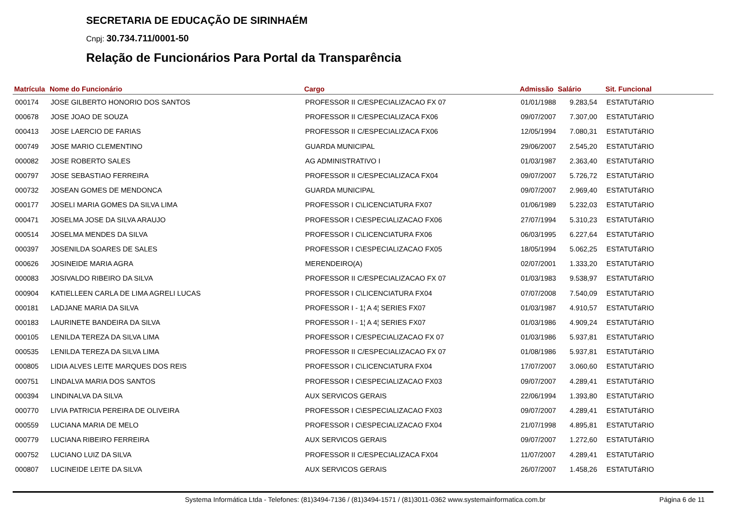SECRETARIA DE EDUCAÇÃO DE SIRINHAÉM
Cnpj: 30.734.711/0001-50
Relação de Funcionários Para Portal da Transparência
| Matrícula | Nome do Funcionário | Cargo | Admissão | Salário | Sit. Funcional |
| --- | --- | --- | --- | --- | --- |
| 000174 | JOSE GILBERTO HONORIO DOS SANTOS | PROFESSOR II C/ESPECIALIZACAO FX 07 | 01/01/1988 | 9.283,54 | ESTATUTáRIO |
| 000678 | JOSE JOAO DE SOUZA | PROFESSOR II C/ESPECIALIZACA FX06 | 09/07/2007 | 7.307,00 | ESTATUTáRIO |
| 000413 | JOSE LAERCIO DE FARIAS | PROFESSOR II C/ESPECIALIZACA FX06 | 12/05/1994 | 7.080,31 | ESTATUTáRIO |
| 000749 | JOSE MARIO CLEMENTINO | GUARDA MUNICIPAL | 29/06/2007 | 2.545,20 | ESTATUTáRIO |
| 000082 | JOSE ROBERTO SALES | AG ADMINISTRATIVO I | 01/03/1987 | 2.363,40 | ESTATUTáRIO |
| 000797 | JOSE SEBASTIAO FERREIRA | PROFESSOR II C/ESPECIALIZACA FX04 | 09/07/2007 | 5.726,72 | ESTATUTáRIO |
| 000732 | JOSEAN GOMES DE MENDONCA | GUARDA MUNICIPAL | 09/07/2007 | 2.969,40 | ESTATUTáRIO |
| 000177 | JOSELI MARIA GOMES DA SILVA LIMA | PROFESSOR I C\LICENCIATURA FX07 | 01/06/1989 | 5.232,03 | ESTATUTáRIO |
| 000471 | JOSELMA JOSE DA SILVA ARAUJO | PROFESSOR I C\ESPECIALIZACAO FX06 | 27/07/1994 | 5.310,23 | ESTATUTáRIO |
| 000514 | JOSELMA MENDES DA SILVA | PROFESSOR I C\LICENCIATURA FX06 | 06/03/1995 | 6.227,64 | ESTATUTáRIO |
| 000397 | JOSENILDA SOARES DE SALES | PROFESSOR I C\ESPECIALIZACAO FX05 | 18/05/1994 | 5.062,25 | ESTATUTáRIO |
| 000626 | JOSINEIDE MARIA AGRA | MERENDEIRO(A) | 02/07/2001 | 1.333,20 | ESTATUTáRIO |
| 000083 | JOSIVALDO RIBEIRO DA SILVA | PROFESSOR II C/ESPECIALIZACAO FX 07 | 01/03/1983 | 9.538,97 | ESTATUTáRIO |
| 000904 | KATIELLEEN CARLA DE LIMA AGRELI LUCAS | PROFESSOR I C\LICENCIATURA FX04 | 07/07/2008 | 7.540,09 | ESTATUTáRIO |
| 000181 | LADJANE MARIA DA SILVA | PROFESSOR I - 1¦ A 4¦ SERIES FX07 | 01/03/1987 | 4.910,57 | ESTATUTáRIO |
| 000183 | LAURINETE BANDEIRA DA SILVA | PROFESSOR I - 1¦ A 4¦ SERIES FX07 | 01/03/1986 | 4.909,24 | ESTATUTáRIO |
| 000105 | LENILDA TEREZA DA SILVA LIMA | PROFESSOR I C/ESPECIALIZACAO FX 07 | 01/03/1986 | 5.937,81 | ESTATUTáRIO |
| 000535 | LENILDA TEREZA DA SILVA LIMA | PROFESSOR II C/ESPECIALIZACAO FX 07 | 01/08/1986 | 5.937,81 | ESTATUTáRIO |
| 000805 | LIDIA ALVES LEITE MARQUES DOS REIS | PROFESSOR I C\LICENCIATURA FX04 | 17/07/2007 | 3.060,60 | ESTATUTáRIO |
| 000751 | LINDALVA MARIA DOS SANTOS | PROFESSOR I C\ESPECIALIZACAO FX03 | 09/07/2007 | 4.289,41 | ESTATUTáRIO |
| 000394 | LINDINALVA DA SILVA | AUX SERVICOS GERAIS | 22/06/1994 | 1.393,80 | ESTATUTáRIO |
| 000770 | LIVIA PATRICIA PEREIRA DE OLIVEIRA | PROFESSOR I C\ESPECIALIZACAO FX03 | 09/07/2007 | 4.289,41 | ESTATUTáRIO |
| 000559 | LUCIANA MARIA DE MELO | PROFESSOR I C\ESPECIALIZACAO FX04 | 21/07/1998 | 4.895,81 | ESTATUTáRIO |
| 000779 | LUCIANA RIBEIRO FERREIRA | AUX SERVICOS GERAIS | 09/07/2007 | 1.272,60 | ESTATUTáRIO |
| 000752 | LUCIANO LUIZ DA SILVA | PROFESSOR II C/ESPECIALIZACA FX04 | 11/07/2007 | 4.289,41 | ESTATUTáRIO |
| 000807 | LUCINEIDE LEITE DA SILVA | AUX SERVICOS GERAIS | 26/07/2007 | 1.458,26 | ESTATUTáRIO |
Systema Informática Ltda - Telefones: (81)3494-7136 / (81)3494-1571 / (81)3011-0362 www.systemainformatica.com.br Página 6 de 11